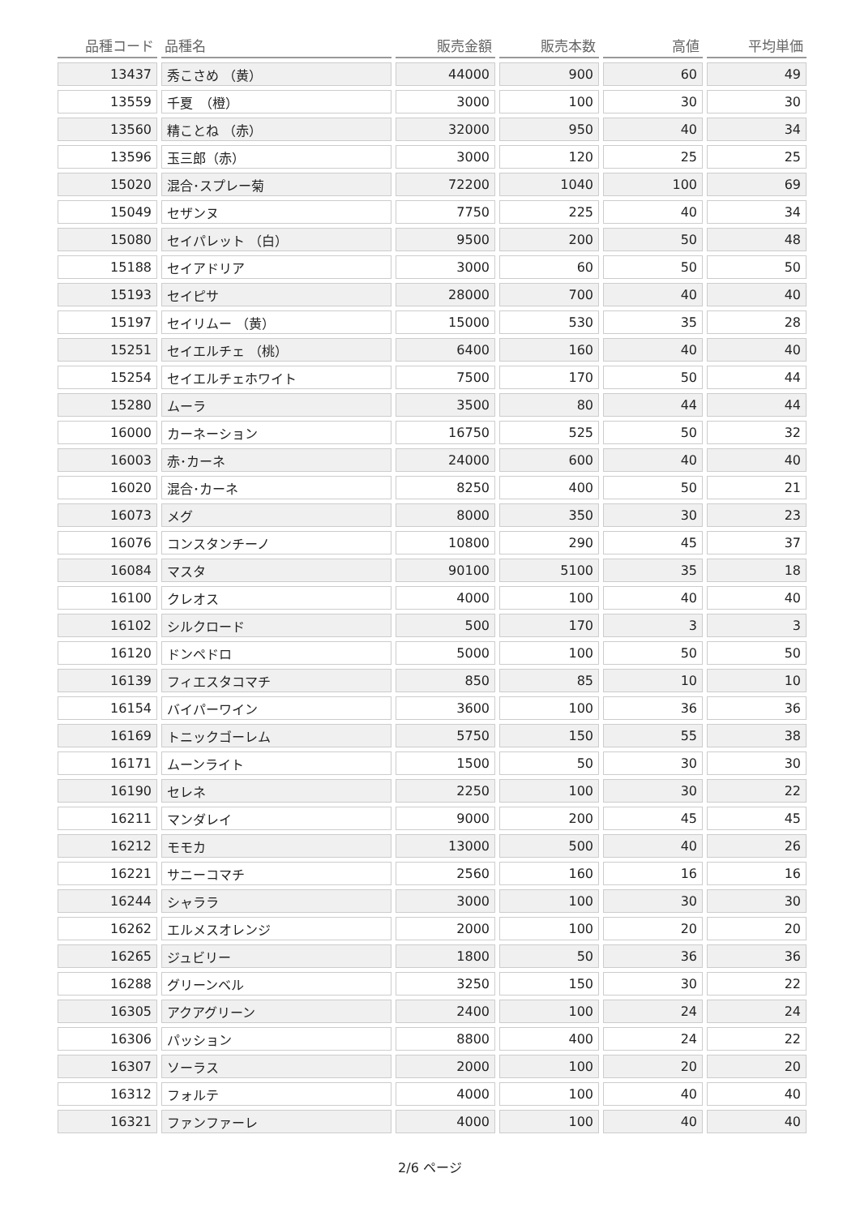| 品種コード | 品種名 | 販売金額 | 販売本数 | 高値 | 平均単価 |
| --- | --- | --- | --- | --- | --- |
| 13437 | 秀こさめ （黄） | 44000 | 900 | 60 | 49 |
| 13559 | 千夏 （橙） | 3000 | 100 | 30 | 30 |
| 13560 | 精ことね （赤） | 32000 | 950 | 40 | 34 |
| 13596 | 玉三郎（赤） | 3000 | 120 | 25 | 25 |
| 15020 | 混合･スプレー菊 | 72200 | 1040 | 100 | 69 |
| 15049 | セザンヌ | 7750 | 225 | 40 | 34 |
| 15080 | セイパレット （白） | 9500 | 200 | 50 | 48 |
| 15188 | セイアドリア | 3000 | 60 | 50 | 50 |
| 15193 | セイピサ | 28000 | 700 | 40 | 40 |
| 15197 | セイリムー （黄） | 15000 | 530 | 35 | 28 |
| 15251 | セイエルチェ （桃） | 6400 | 160 | 40 | 40 |
| 15254 | セイエルチェホワイト | 7500 | 170 | 50 | 44 |
| 15280 | ムーラ | 3500 | 80 | 44 | 44 |
| 16000 | カーネーション | 16750 | 525 | 50 | 32 |
| 16003 | 赤･カーネ | 24000 | 600 | 40 | 40 |
| 16020 | 混合･カーネ | 8250 | 400 | 50 | 21 |
| 16073 | メグ | 8000 | 350 | 30 | 23 |
| 16076 | コンスタンチーノ | 10800 | 290 | 45 | 37 |
| 16084 | マスタ | 90100 | 5100 | 35 | 18 |
| 16100 | クレオス | 4000 | 100 | 40 | 40 |
| 16102 | シルクロード | 500 | 170 | 3 | 3 |
| 16120 | ドンペドロ | 5000 | 100 | 50 | 50 |
| 16139 | フィエスタコマチ | 850 | 85 | 10 | 10 |
| 16154 | バイパーワイン | 3600 | 100 | 36 | 36 |
| 16169 | トニックゴーレム | 5750 | 150 | 55 | 38 |
| 16171 | ムーンライト | 1500 | 50 | 30 | 30 |
| 16190 | セレネ | 2250 | 100 | 30 | 22 |
| 16211 | マンダレイ | 9000 | 200 | 45 | 45 |
| 16212 | モモカ | 13000 | 500 | 40 | 26 |
| 16221 | サニーコマチ | 2560 | 160 | 16 | 16 |
| 16244 | シャララ | 3000 | 100 | 30 | 30 |
| 16262 | エルメスオレンジ | 2000 | 100 | 20 | 20 |
| 16265 | ジュビリー | 1800 | 50 | 36 | 36 |
| 16288 | グリーンベル | 3250 | 150 | 30 | 22 |
| 16305 | アクアグリーン | 2400 | 100 | 24 | 24 |
| 16306 | パッション | 8800 | 400 | 24 | 22 |
| 16307 | ソーラス | 2000 | 100 | 20 | 20 |
| 16312 | フォルテ | 4000 | 100 | 40 | 40 |
| 16321 | ファンファーレ | 4000 | 100 | 40 | 40 |
2/6 ページ